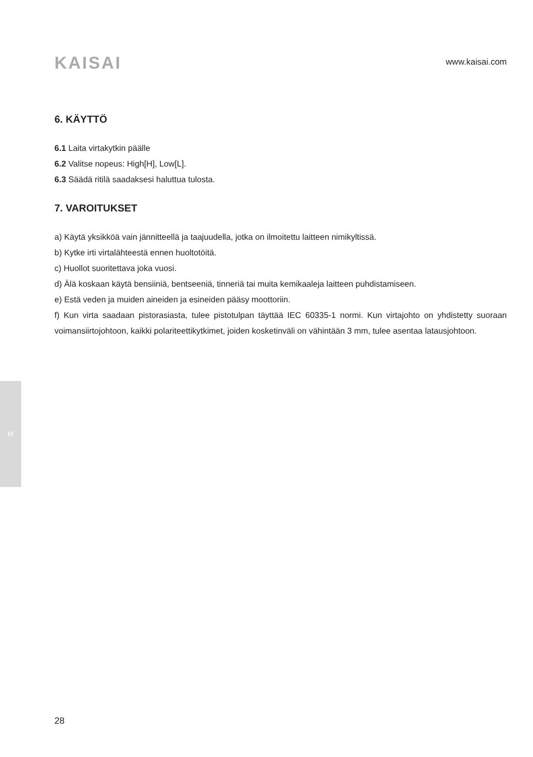KAISAI
www.kaisai.com
6. KÄYTTÖ
6.1 Laita virtakytkin päälle
6.2 Valitse nopeus: High[H], Low[L].
6.3 Säädä ritilä saadaksesi haluttua tulosta.
7. VAROITUKSET
a) Käytä yksikköä vain jännitteellä ja taajuudella, jotka on ilmoitettu laitteen nimikyltissä.
b) Kytke irti virtalähteestä ennen huoltotöitä.
c) Huollot suoritettava joka vuosi.
d) Älä koskaan käytä bensiiniä, bentseeniä, tinneriä tai muita kemikaaleja laitteen puhdistamiseen.
e) Estä veden ja muiden aineiden ja esineiden pääsy moottoriin.
f) Kun virta saadaan pistorasiasta, tulee pistotulpan täyttää IEC 60335-1 normi. Kun virtajohto on yhdistetty suoraan voimansiirtojohtoon, kaikki polariteettikytkimet, joiden kosketinväli on vähintään 3 mm, tulee asentaa latausjohtoon.
FI
28